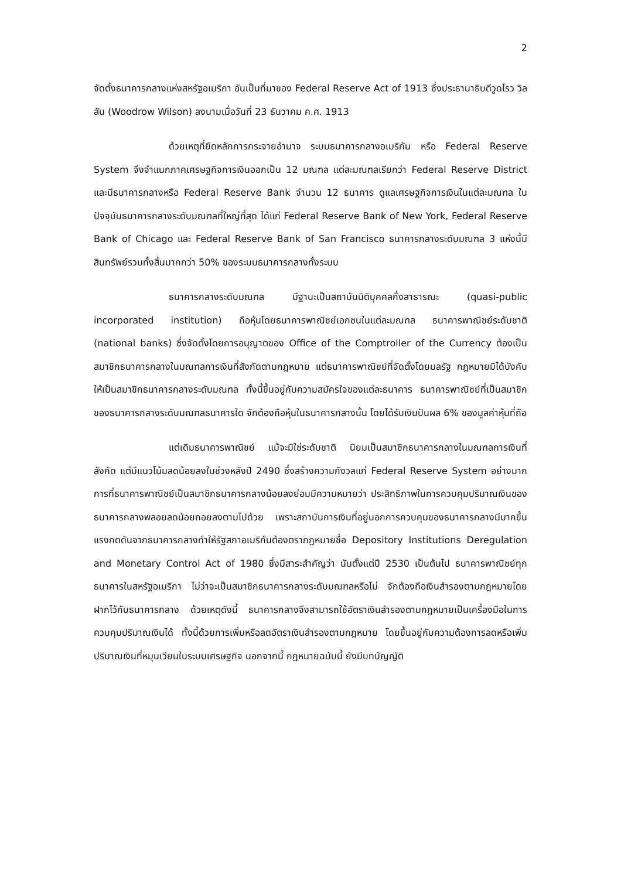2
จัดตั้งธนาคารกลางแห่งสหรัฐอเมริกา อันเป็นที่มาของ Federal Reserve Act of 1913 ซึ่งประธานาธิบดีวูดโรว วิลสัน (Woodrow Wilson) ลงนามเมื่อวันที่ 23 ธันวาคม ค.ศ. 1913
ด้วยเหตุที่ยึดหลักการกระจายอำนาจ ระบบธนาคารกลางอเมริกัน หรือ Federal Reserve System จึงจำแนกภาคเศรษฐกิจการเงินออกเป็น 12 มณฑล แต่ละมณฑลเรียกว่า Federal Reserve District และมีธนาคารกลางหรือ Federal Reserve Bank จำนวน 12 ธนาคาร ดูแลเศรษฐกิจการเงินในแต่ละมณฑล ในปัจจุบันธนาคารกลางระดับมณฑลที่ใหญ่ที่สุด ได้แก่ Federal Reserve Bank of New York, Federal Reserve Bank of Chicago และ Federal Reserve Bank of San Francisco ธนาคารกลางระดับมณฑล 3 แห่งนี้มีสินทรัพย์รวมทั้งสิ้นมากกว่า 50% ของระบบธนาคารกลางทั้งระบบ
ธนาคารกลางระดับมณฑล มีฐานะเป็นสถาบันนิติบุคคลกึ่งสาธารณะ (quasi-public incorporated institution) ถือหุ้นโดยธนาคารพาณิชย์เอกชนในแต่ละมณฑล ธนาคารพาณิชย์ระดับชาติ (national banks) ซึ่งจัดตั้งโดยการอนุญาตของ Office of the Comptroller of the Currency ต้องเป็นสมาชิกธนาคารกลางในมณฑลการเงินที่สังกัดตามกฎหมาย แต่ธนาคารพาณิชย์ที่จัดตั้งโดยมลรัฐ กฎหมายมิได้บังคับให้เป็นสมาชิกธนาคารกลางระดับมณฑล ทั้งนี้ขึ้นอยู่กับความสมัครใจของแต่ละธนาคาร ธนาคารพาณิชย์ที่เป็นสมาชิกของธนาคารกลางระดับมณฑลธนาคารใด จักต้องถือหุ้นในธนาคารกลางนั้น โดยได้รับเงินปันผล 6% ของมูลค่าหุ้นที่ถือ
แต่เดิมธนาคารพาณิชย์ แม้จะมิใช่ระดับชาติ นิยมเป็นสมาชิกธนาคารกลางในมณฑลการเงินที่สังกัด แต่มีแนวโน้มลดน้อยลงในช่วงหลังปี 2490 ซึ่งสร้างความกังวลแก่ Federal Reserve System อย่างมาก การที่ธนาคารพาณิชย์เป็นสมาชิกธนาคารกลางน้อยลงย่อมมีความหมายว่า ประสิทธิภาพในการควบคุมปริมาณเงินของธนาคารกลางพลอยลดน้อยถอยลงตามไปด้วย เพราะสถาบันการเงินที่อยู่นอกการควบคุมของธนาคารกลางมีมากขึ้น แรงกดดันจากธนาคารกลางทำให้รัฐสภาอเมริกันต้องตรากฎหมายชื่อ Depository Institutions Deregulation and Monetary Control Act of 1980 ซึ่งมีสาระสำคัญว่า นับตั้งแต่ปี 2530 เป็นต้นไป ธนาคารพาณิชย์ทุกธนาคารในสหรัฐอเมริกา ไม่ว่าจะเป็นสมาชิกธนาคารกลางระดับมณฑลหรือไม่ จักต้องถือเงินสำรองตามกฎหมายโดยฝากไว้กับธนาคารกลาง ด้วยเหตุดังนี้ ธนาคารกลางจึงสามารถใช้อัตราเงินสำรองตามกฎหมายเป็นเครื่องมือในการควบคุมปริมาณเงินได้ ทั้งนี้ด้วยการเพิ่มหรือลดอัตราเงินสำรองตามกฎหมาย โดยขึ้นอยู่กับความต้องการลดหรือเพิ่มปริมาณเงินที่หมุนเวียนในระบบเศรษฐกิจ นอกจากนี้ กฎหมายฉบับนี้ ยังมีบทบัญญัติ